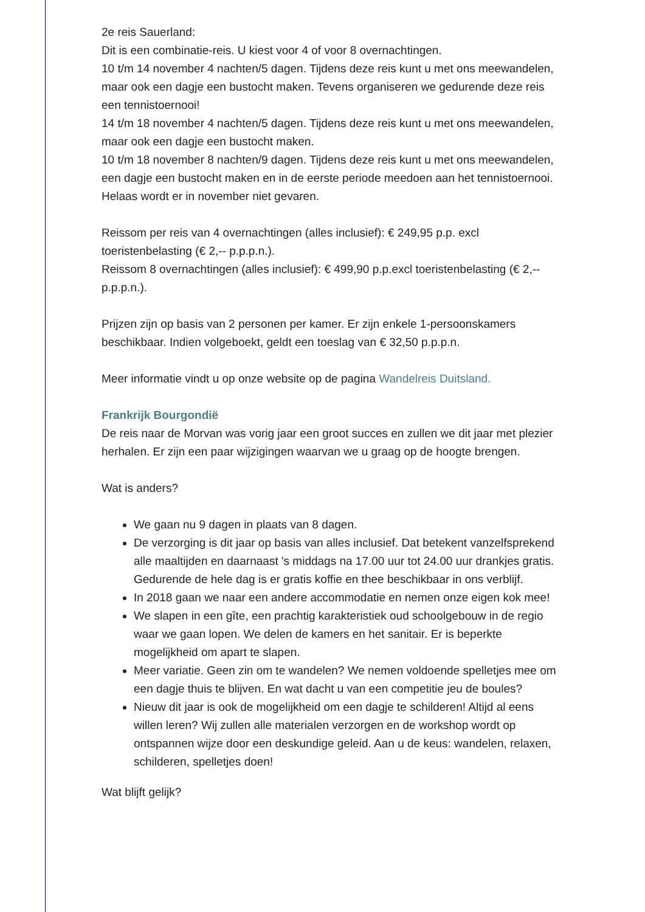2e reis Sauerland:
Dit is een combinatie-reis. U kiest voor 4 of voor 8 overnachtingen.
10 t/m 14 november 4 nachten/5 dagen. Tijdens deze reis kunt u met ons meewandelen, maar ook een dagje een bustocht maken. Tevens organiseren we gedurende deze reis een tennistoernooi!
14 t/m 18 november 4 nachten/5 dagen. Tijdens deze reis kunt u met ons meewandelen, maar ook een dagje een bustocht maken.
10 t/m 18 november 8 nachten/9 dagen. Tijdens deze reis kunt u met ons meewandelen, een dagje een bustocht maken en in de eerste periode meedoen aan het tennistoernooi. Helaas wordt er in november niet gevaren.
Reissom per reis van 4 overnachtingen (alles inclusief): € 249,95 p.p. excl toeristenbelasting (€ 2,-- p.p.p.n.).
Reissom 8 overnachtingen (alles inclusief): € 499,90 p.p.excl toeristenbelasting (€ 2,-- p.p.p.n.).
Prijzen zijn op basis van 2 personen per kamer. Er zijn enkele 1-persoonskamers beschikbaar. Indien volgeboekt, geldt een toeslag van € 32,50 p.p.p.n.
Meer informatie vindt u op onze website op de pagina Wandelreis Duitsland.
Frankrijk Bourgondië
De reis naar de Morvan was vorig jaar een groot succes en zullen we dit jaar met plezier herhalen. Er zijn een paar wijzigingen waarvan we u graag op de hoogte brengen.
Wat is anders?
We gaan nu 9 dagen in plaats van 8 dagen.
De verzorging is dit jaar op basis van alles inclusief. Dat betekent vanzelfsprekend alle maaltijden en daarnaast 's middags na 17.00 uur tot 24.00 uur drankjes gratis. Gedurende de hele dag is er gratis koffie en thee beschikbaar in ons verblijf.
In 2018 gaan we naar een andere accommodatie en nemen onze eigen kok mee!
We slapen in een gîte, een prachtig karakteristiek oud schoolgebouw in de regio waar we gaan lopen. We delen de kamers en het sanitair. Er is beperkte mogelijkheid om apart te slapen.
Meer variatie. Geen zin om te wandelen? We nemen voldoende spelletjes mee om een dagje thuis te blijven. En wat dacht u van een competitie jeu de boules?
Nieuw dit jaar is ook de mogelijkheid om een dagje te schilderen! Altijd al eens willen leren? Wij zullen alle materialen verzorgen en de workshop wordt op ontspannen wijze door een deskundige geleid. Aan u de keus: wandelen, relaxen, schilderen, spelletjes doen!
Wat blijft gelijk?